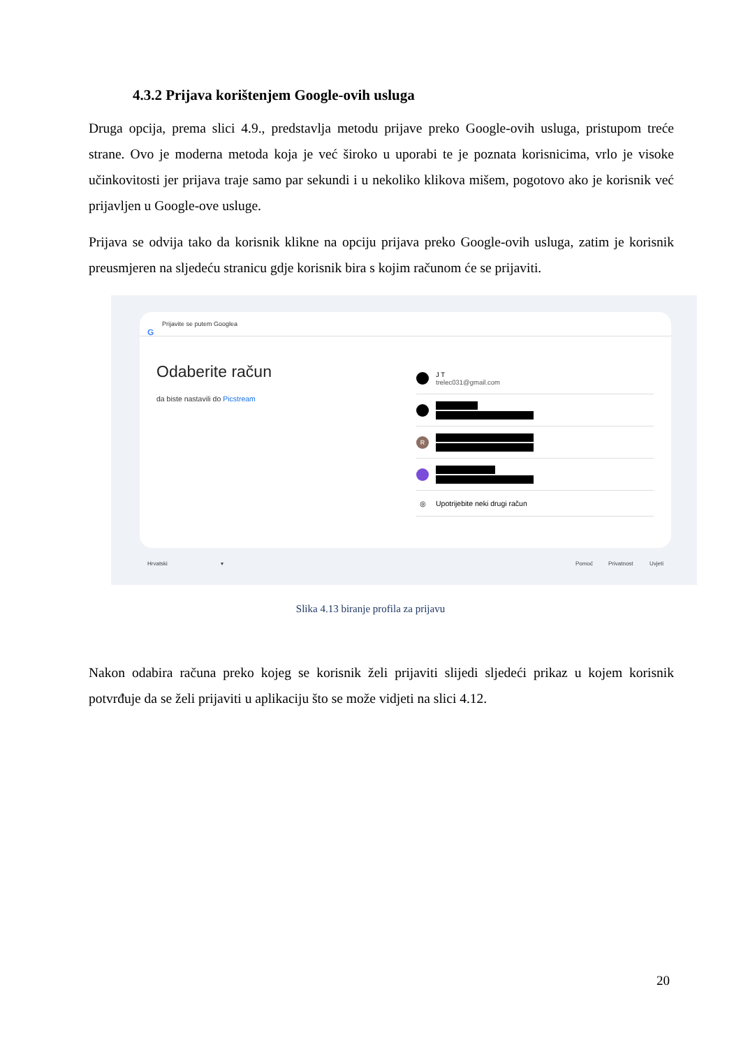4.3.2 Prijava korištenjem Google-ovih usluga
Druga opcija, prema slici 4.9., predstavlja metodu prijave preko Google-ovih usluga, pristupom treće strane. Ovo je moderna metoda koja je već široko u uporabi te je poznata korisnicima, vrlo je visoke učinkovitosti jer prijava traje samo par sekundi i u nekoliko klikova mišem, pogotovo ako je korisnik već prijavljen u Google-ove usluge.
Prijava se odvija tako da korisnik klikne na opciju prijava preko Google-ovih usluga, zatim je korisnik preusmjeren na sljedeću stranicu gdje korisnik bira s kojim računom će se prijaviti.
G
Prijavite se putem Googlea
Odaberite račun
da biste nastavili do Picstream
J T
trelec031@gmail.com
R
◎ Upotrijebite neki drugi račun
Hrvatski ▾ Pomoć Privatnost Uvjeti
Slika 4.13 biranje profila za prijavu
Nakon odabira računa preko kojeg se korisnik želi prijaviti slijedi sljedeći prikaz u kojem korisnik potvrđuje da se želi prijaviti u aplikaciju što se može vidjeti na slici 4.12.
20